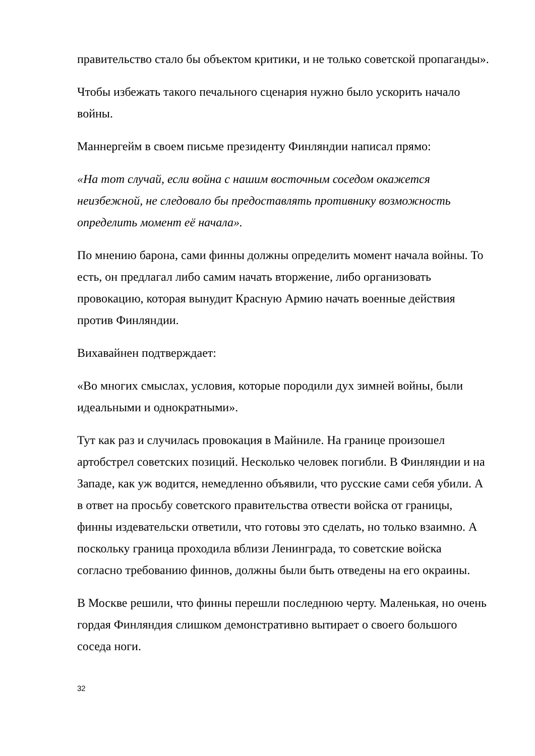правительство стало бы объектом критики, и не только советской пропаганды».
Чтобы избежать такого печального сценария нужно было ускорить начало войны.
Маннергейм в своем письме президенту Финляндии написал прямо:
«На тот случай, если война с нашим восточным соседом окажется неизбежной, не следовало бы предоставлять противнику возможность определить момент её начала».
По мнению барона, сами финны должны определить момент начала войны. То есть, он предлагал либо самим начать вторжение, либо организовать провокацию, которая вынудит Красную Армию начать военные действия против Финляндии.
Вихавайнен подтверждает:
«Во многих смыслах, условия, которые породили дух зимней войны, были идеальными и однократными».
Тут как раз и случилась провокация в Майниле. На границе произошел артобстрел советских позиций. Несколько человек погибли. В Финляндии и на Западе, как уж водится, немедленно объявили, что русские сами себя убили. А в ответ на просьбу советского правительства отвести войска от границы, финны издевательски ответили, что готовы это сделать, но только взаимно. А поскольку граница проходила вблизи Ленинграда, то советские войска согласно требованию финнов, должны были быть отведены на его окраины.
В Москве решили, что финны перешли последнюю черту. Маленькая, но очень гордая Финляндия слишком демонстративно вытирает о своего большого соседа ноги.
32